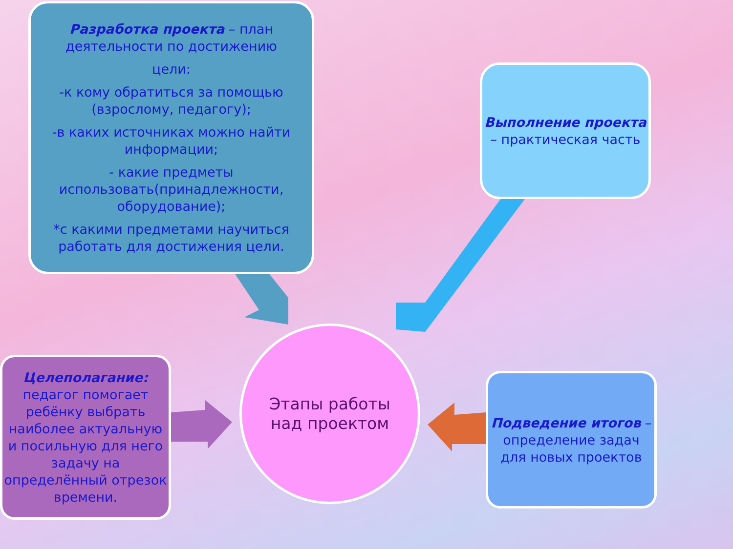Разработка проекта – план деятельности по достижению
цели:
-к кому обратиться за помощью (взрослому, педагогу);
-в каких источниках можно найти информации;
- какие предметы использовать(принадлежности, оборудование);
*с какими предметами научиться работать для достижения цели.
Выполнение проекта – практическая часть
Целеполагание: педагог помогает ребёнку выбрать наиболее актуальную и посильную для него задачу на определённый отрезок времени.
Этапы работы
над проектом
Подведение итогов – определение задач для новых проектов